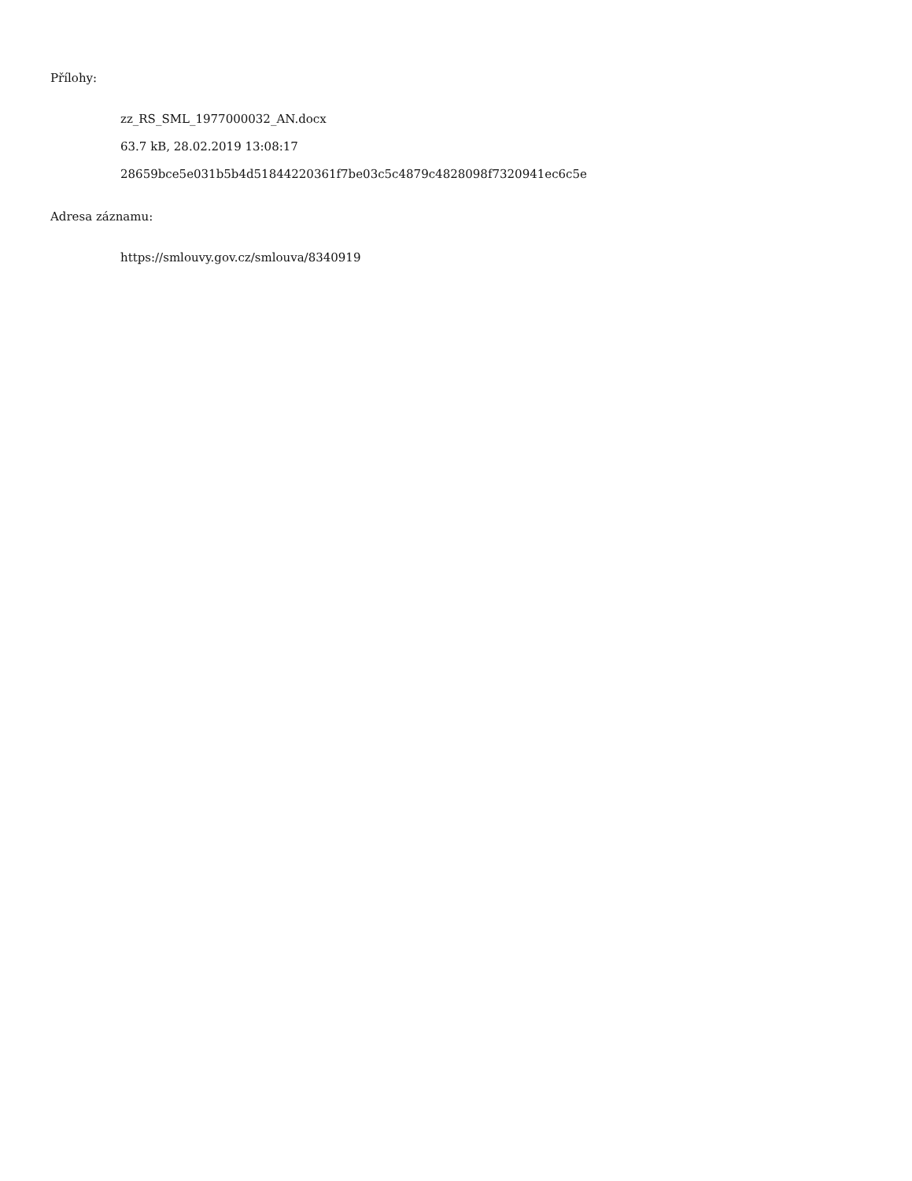Přílohy:
zz_RS_SML_1977000032_AN.docx
63.7 kB, 28.02.2019 13:08:17
28659bce5e031b5b4d51844220361f7be03c5c4879c4828098f7320941ec6c5e
Adresa záznamu:
https://smlouvy.gov.cz/smlouva/8340919